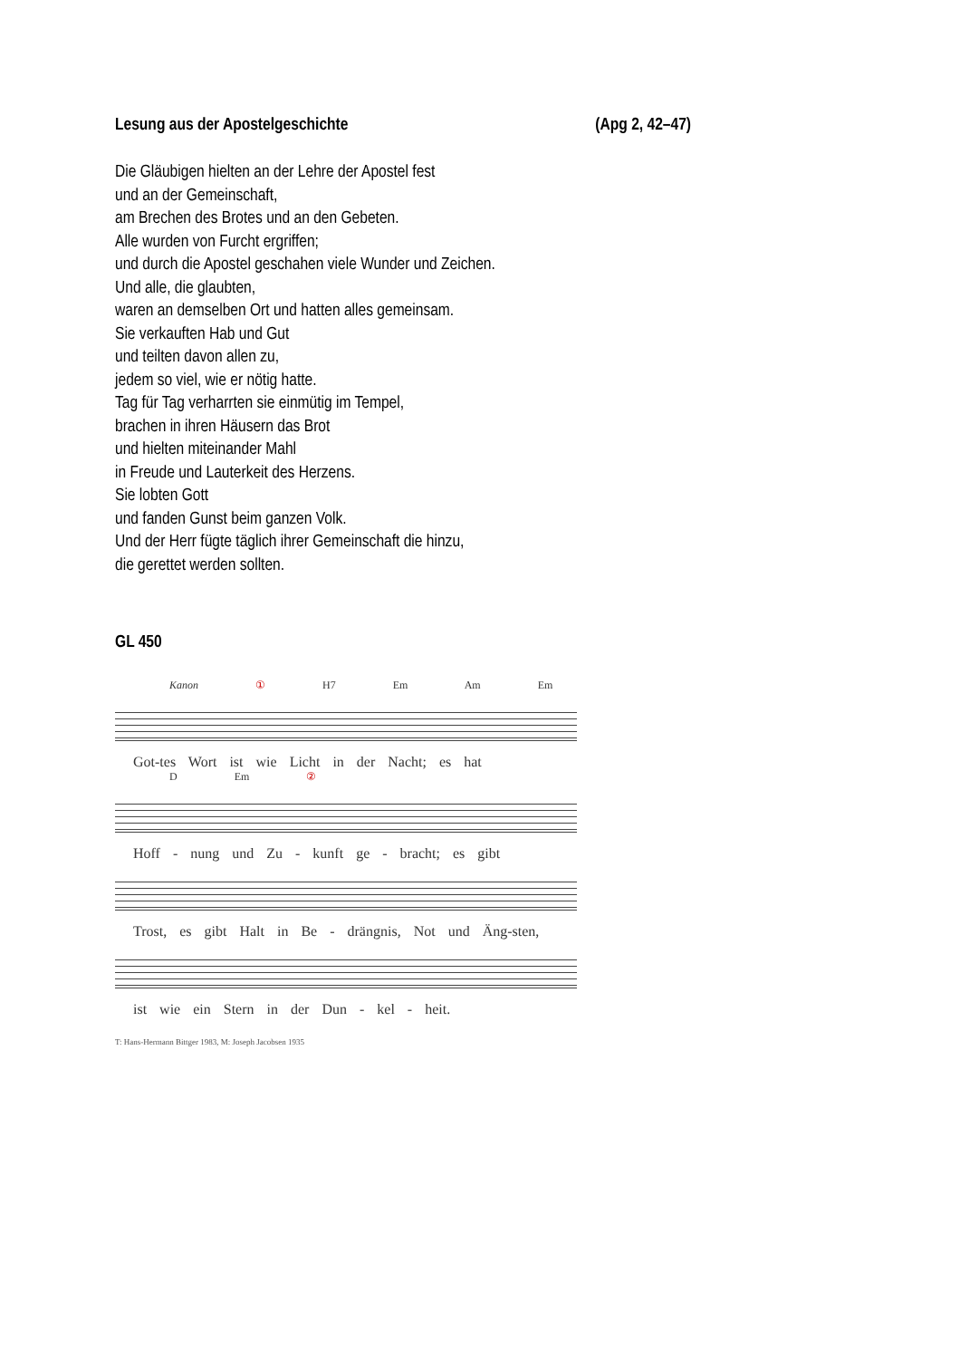Lesung aus der Apostelgeschichte (Apg 2, 42–47)
Die Gläubigen hielten an der Lehre der Apostel fest
und an der Gemeinschaft,
am Brechen des Brotes und an den Gebeten.
Alle wurden von Furcht ergriffen;
und durch die Apostel geschahen viele Wunder und Zeichen.
Und alle, die glaubten,
waren an demselben Ort und hatten alles gemeinsam.
Sie verkauften Hab und Gut
und teilten davon allen zu,
jedem so viel, wie er nötig hatte.
Tag für Tag verharrten sie einmütig im Tempel,
brachen in ihren Häusern das Brot
und hielten miteinander Mahl
in Freude und Lauterkeit des Herzens.
Sie lobten Gott
und fanden Gunst beim ganzen Volk.
Und der Herr fügte täglich ihrer Gemeinschaft die hinzu,
die gerettet werden sollten.
GL 450
Kanon ① H7 Em Am Em
Got-tes Wort ist wie Licht in der Nacht; es hat
D Em ②
Hoff - nung und Zu - kunft ge - bracht; es gibt
Trost, es gibt Halt in Be - drängnis, Not und Äng-sten,
ist wie ein Stern in der Dun - kel - heit.
T: Hans-Hermann Bittger 1983, M: Joseph Jacobsen 1935